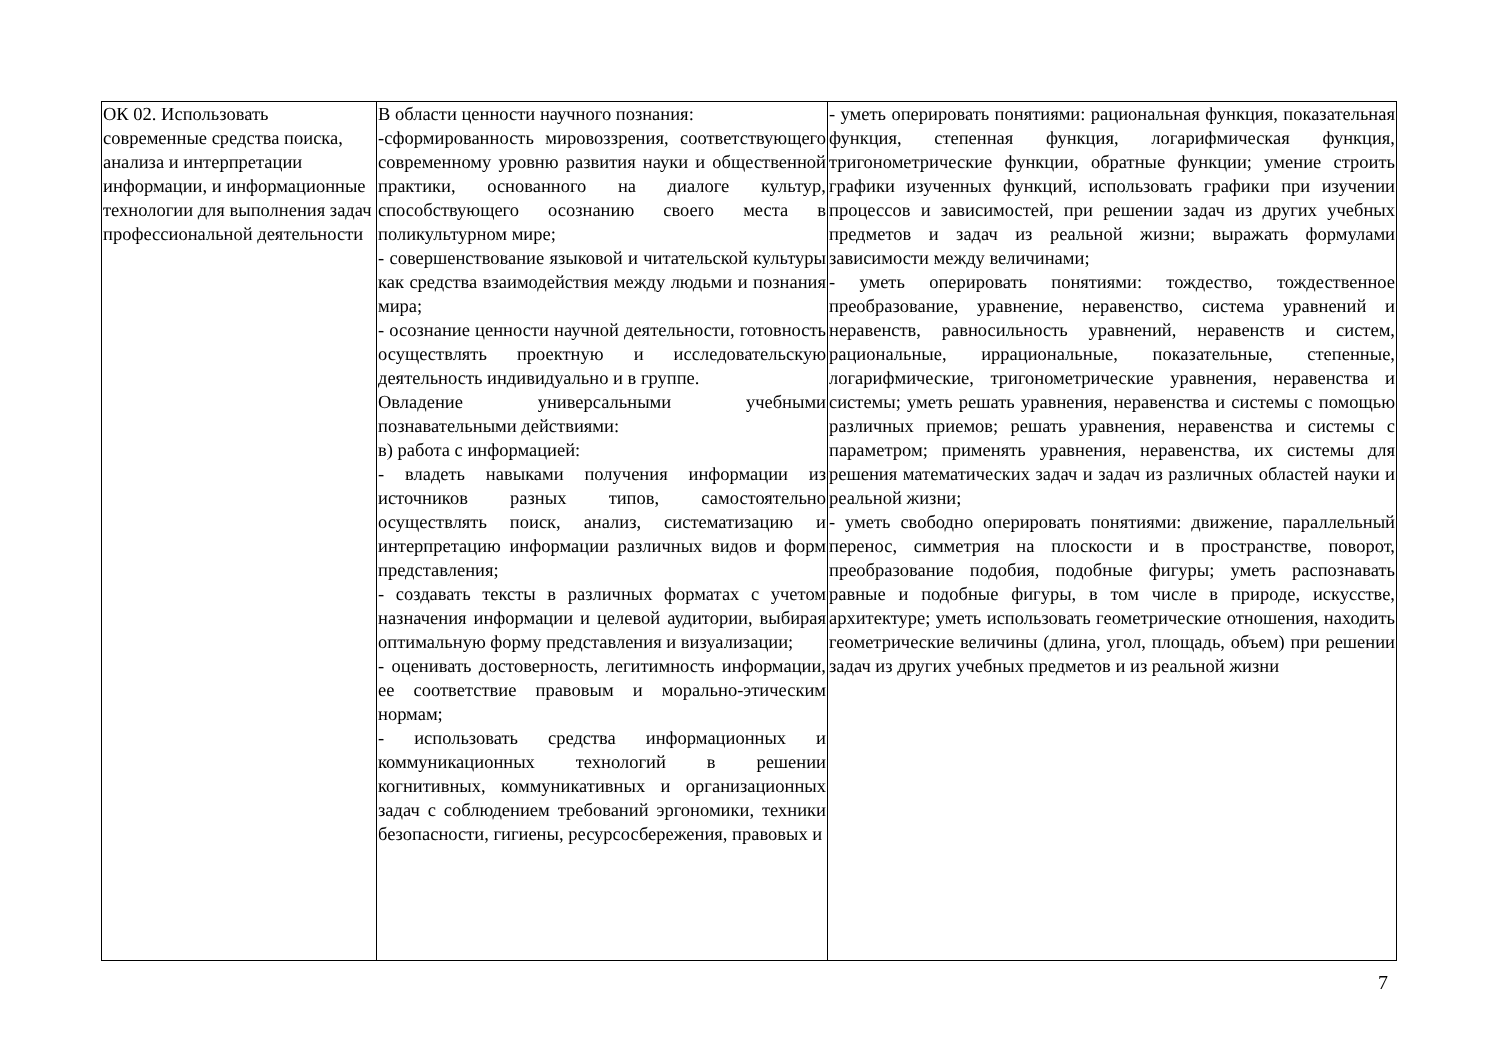| ОК 02. Использовать современные средства поиска, анализа и интерпретации информации, и информационные технологии для выполнения задач профессиональной деятельности | В области ценности научного познания: -сформированность мировоззрения, соответствующего современному уровню развития науки и общественной практики, основанного на диалоге культур, способствующего осознанию своего места в поликультурном мире; - совершенствование языковой и читательской культуры как средства взаимодействия между людьми и познания мира; - осознание ценности научной деятельности, готовность осуществлять проектную и исследовательскую деятельность индивидуально и в группе. Овладение универсальными учебными познавательными действиями: в) работа с информацией: - владеть навыками получения информации из источников разных типов, самостоятельно осуществлять поиск, анализ, систематизацию и интерпретацию информации различных видов и форм представления; - создавать тексты в различных форматах с учетом назначения информации и целевой аудитории, выбирая оптимальную форму представления и визуализации; - оценивать достоверность, легитимность информации, ее соответствие правовым и морально-этическим нормам; - использовать средства информационных и коммуникационных технологий в решении когнитивных, коммуникативных и организационных задач с соблюдением требований эргономики, техники безопасности, гигиены, ресурсосбережения, правовых и | - уметь оперировать понятиями: рациональная функция, показательная функция, степенная функция, логарифмическая функция, тригонометрические функции, обратные функции; умение строить графики изученных функций, использовать графики при изучении процессов и зависимостей, при решении задач из других учебных предметов и задач из реальной жизни; выражать формулами зависимости между величинами; - уметь оперировать понятиями: тождество, тождественное преобразование, уравнение, неравенство, система уравнений и неравенств, равносильность уравнений, неравенств и систем, рациональные, иррациональные, показательные, степенные, логарифмические, тригонометрические уравнения, неравенства и системы; уметь решать уравнения, неравенства и системы с помощью различных приемов; решать уравнения, неравенства и системы с параметром; применять уравнения, неравенства, их системы для решения математических задач и задач из различных областей науки и реальной жизни; - уметь свободно оперировать понятиями: движение, параллельный перенос, симметрия на плоскости и в пространстве, поворот, преобразование подобия, подобные фигуры; уметь распознавать равные и подобные фигуры, в том числе в природе, искусстве, архитектуре; уметь использовать геометрические отношения, находить геометрические величины (длина, угол, площадь, объем) при решении задач из других учебных предметов и из реальной жизни |
7